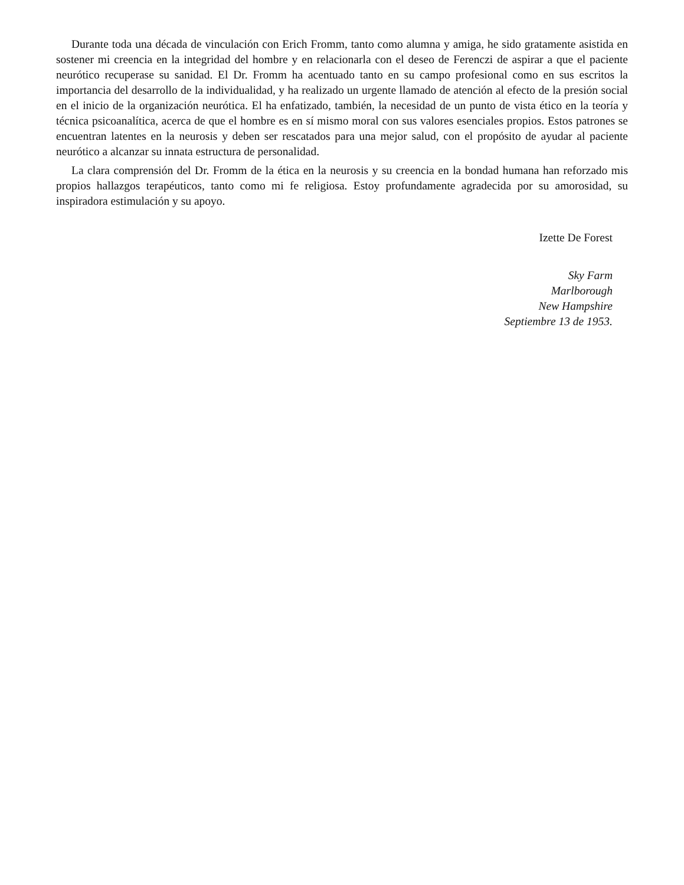Durante toda una década de vinculación con Erich Fromm, tanto como alumna y amiga, he sido gratamente asistida en sostener mi creencia en la integridad del hombre y en relacionarla con el deseo de Ferenczi de aspirar a que el paciente neurótico recuperase su sanidad. El Dr. Fromm ha acentuado tanto en su campo profesional como en sus escritos la importancia del desarrollo de la individualidad, y ha realizado un urgente llamado de atención al efecto de la presión social en el inicio de la organización neurótica. El ha enfatizado, también, la necesidad de un punto de vista ético en la teoría y técnica psicoanalítica, acerca de que el hombre es en sí mismo moral con sus valores esenciales propios. Estos patrones se encuentran latentes en la neurosis y deben ser rescatados para una mejor salud, con el propósito de ayudar al paciente neurótico a alcanzar su innata estructura de personalidad.
La clara comprensión del Dr. Fromm de la ética en la neurosis y su creencia en la bondad humana han reforzado mis propios hallazgos terapéuticos, tanto como mi fe religiosa. Estoy profundamente agradecida por su amorosidad, su inspiradora estimulación y su apoyo.
Izette De Forest
Sky Farm
Marlborough
New Hampshire
Septiembre 13 de 1953.